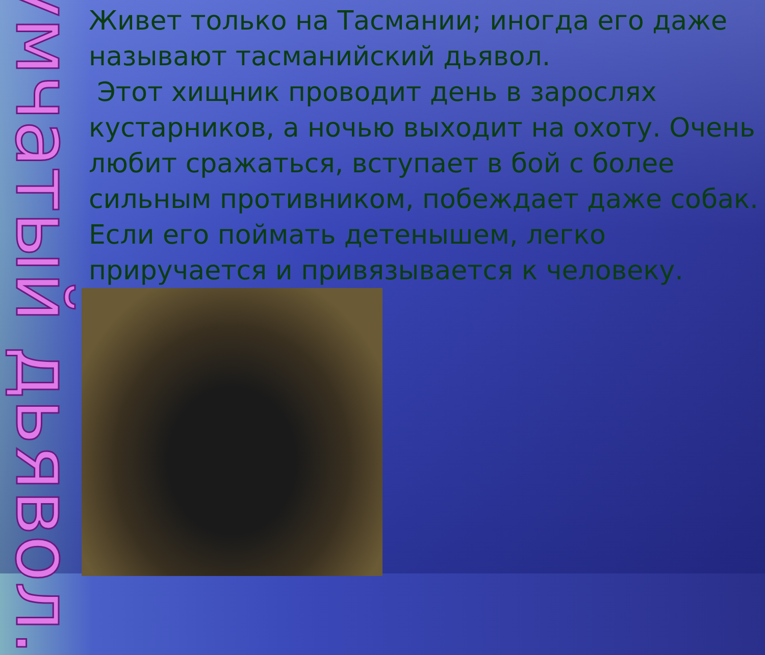Сумчатый дьявол.
Живет только на Тасмании; иногда его даже называют тасманийский дьявол.
Этот хищник проводит день в зарослях кустарников, а ночью выходит на охоту. Очень любит сражаться, вступает в бой с более сильным противником, побеждает даже собак. Если его поймать детенышем, легко приручается и привязывается к человеку.